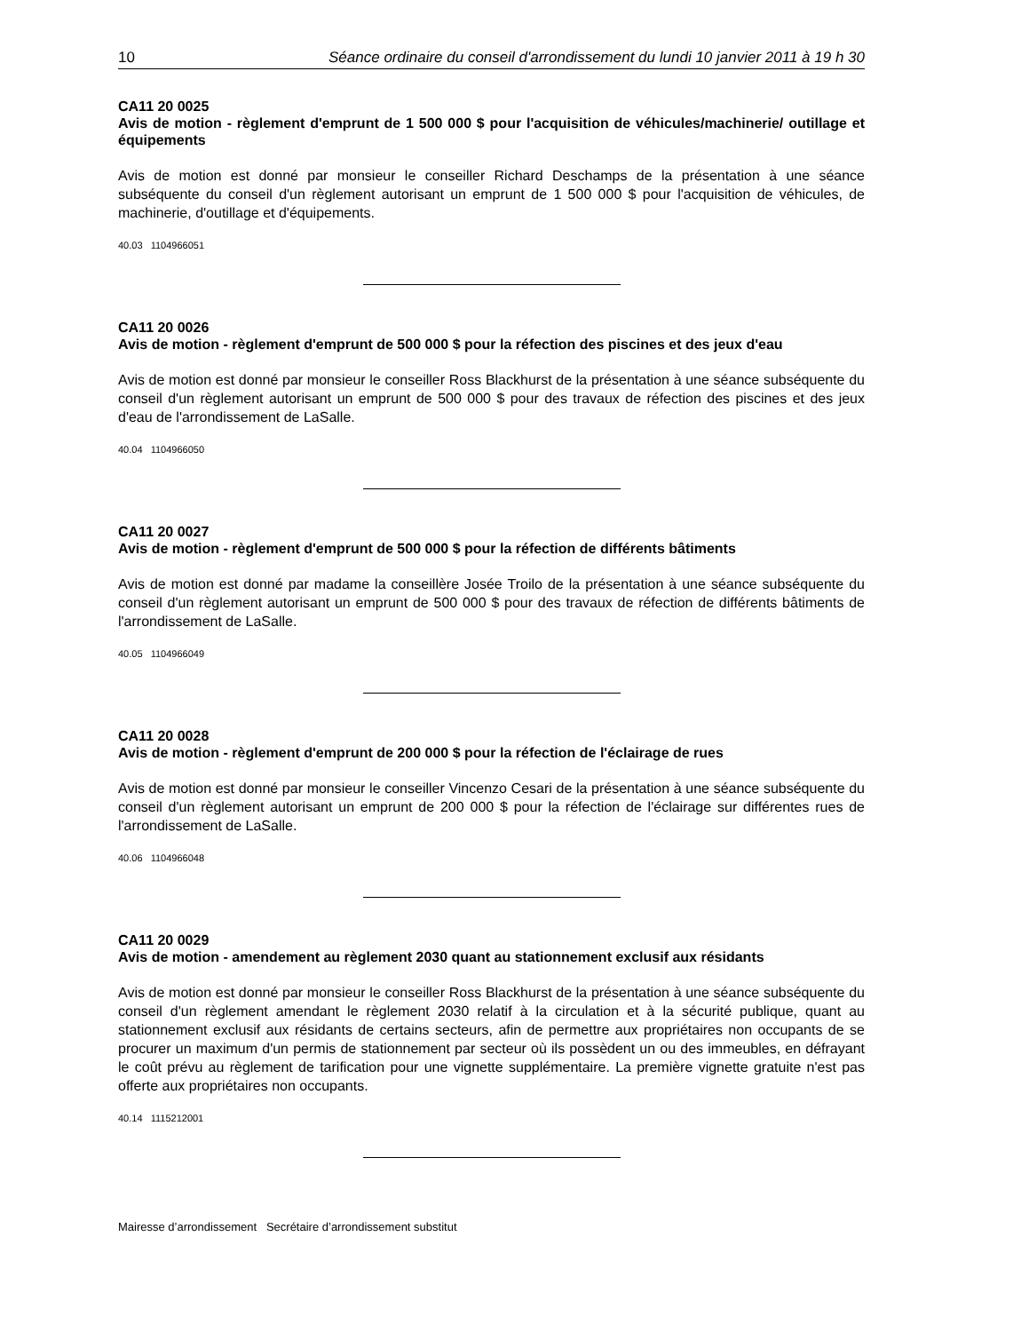10 Séance ordinaire du conseil d'arrondissement du lundi 10 janvier 2011 à 19 h 30
CA11 20 0025
Avis de motion - règlement d'emprunt de 1 500 000 $ pour l'acquisition de véhicules/machinerie/ outillage et équipements
Avis de motion est donné par monsieur le conseiller Richard Deschamps de la présentation à une séance subséquente du conseil d'un règlement autorisant un emprunt de 1 500 000 $ pour l'acquisition de véhicules, de machinerie, d'outillage et d'équipements.
40.03 1104966051
CA11 20 0026
Avis de motion - règlement d'emprunt de 500 000 $ pour la réfection des piscines et des jeux d'eau
Avis de motion est donné par monsieur le conseiller Ross Blackhurst de la présentation à une séance subséquente du conseil d'un règlement autorisant un emprunt de 500 000 $ pour des travaux de réfection des piscines et des jeux d'eau de l'arrondissement de LaSalle.
40.04 1104966050
CA11 20 0027
Avis de motion - règlement d'emprunt de 500 000 $ pour la réfection de différents bâtiments
Avis de motion est donné par madame la conseillère Josée Troilo de la présentation à une séance subséquente du conseil d'un règlement autorisant un emprunt de 500 000 $ pour des travaux de réfection de différents bâtiments de l'arrondissement de LaSalle.
40.05 1104966049
CA11 20 0028
Avis de motion - règlement d'emprunt de 200 000 $ pour la réfection de l'éclairage de rues
Avis de motion est donné par monsieur le conseiller Vincenzo Cesari de la présentation à une séance subséquente du conseil d'un règlement autorisant un emprunt de 200 000 $ pour la réfection de l'éclairage sur différentes rues de l'arrondissement de LaSalle.
40.06 1104966048
CA11 20 0029
Avis de motion - amendement au règlement 2030 quant au stationnement exclusif aux résidants
Avis de motion est donné par monsieur le conseiller Ross Blackhurst de la présentation à une séance subséquente du conseil d'un règlement amendant le règlement 2030 relatif à la circulation et à la sécurité publique, quant au stationnement exclusif aux résidants de certains secteurs, afin de permettre aux propriétaires non occupants de se procurer un maximum d'un permis de stationnement par secteur où ils possèdent un ou des immeubles, en défrayant le coût prévu au règlement de tarification pour une vignette supplémentaire. La première vignette gratuite n'est pas offerte aux propriétaires non occupants.
40.14 1115212001
Mairesse d’arrondissement Secrétaire d’arrondissement substitut